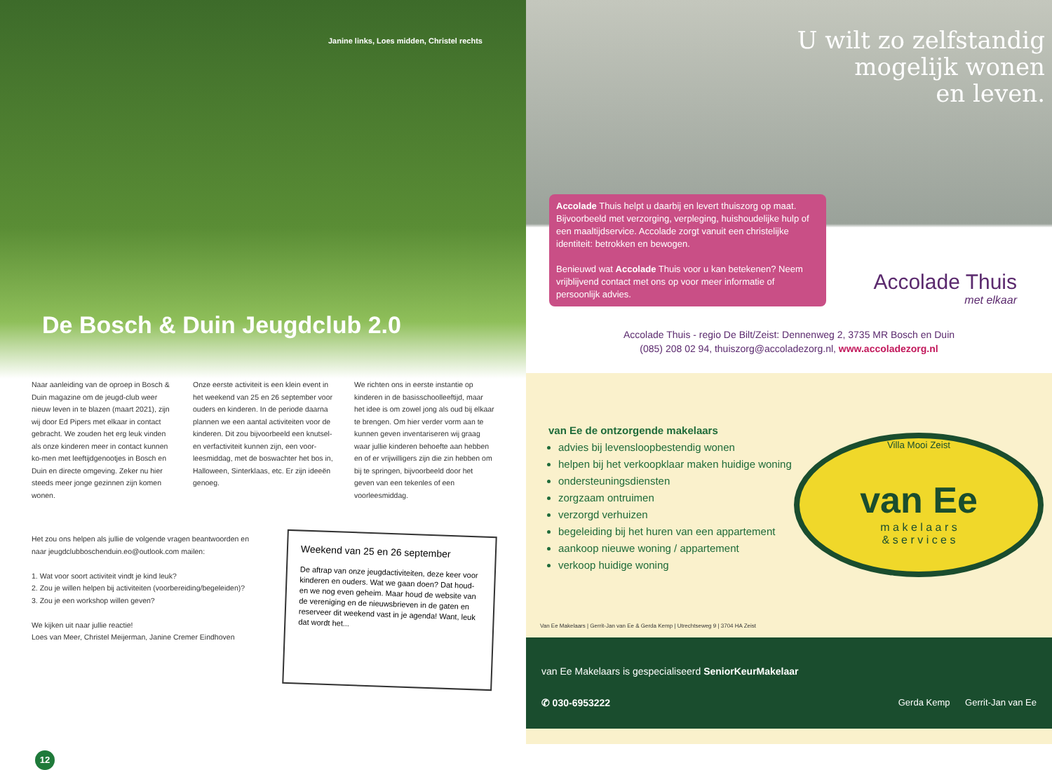Janine links, Loes midden, Christel rechts
De Bosch & Duin Jeugdclub 2.0
Naar aanleiding van de oproep in Bosch & Duin magazine om de jeugd-club weer nieuw leven in te blazen (maart 2021), zijn wij door Ed Pipers met elkaar in contact gebracht. We zouden het erg leuk vinden als onze kinderen meer in contact kunnen ko-men met leeftijdgenootjes in Bosch en Duin en directe omgeving. Zeker nu hier steeds meer jonge gezinnen zijn komen wonen.
Onze eerste activiteit is een klein event in het weekend van 25 en 26 september voor ouders en kinderen. In de periode daarna plannen we een aantal activiteiten voor de kinderen. Dit zou bijvoorbeeld een knutsel- en verfactiviteit kunnen zijn, een voor-leesmiddag, met de boswachter het bos in, Halloween, Sinterklaas, etc. Er zijn ideeën genoeg.
We richten ons in eerste instantie op kinderen in de basisschoolleeftijd, maar het idee is om zowel jong als oud bij elkaar te brengen. Om hier verder vorm aan te kunnen geven inventariseren wij graag waar jullie kinderen behoefte aan hebben en of er vrijwilligers zijn die zin hebben om bij te springen, bijvoorbeeld door het geven van een tekenles of een voorleesmiddag.
Het zou ons helpen als jullie de volgende vragen beantwoorden en naar jeugdclubboschenduin.eo@outlook.com mailen:
1. Wat voor soort activiteit vindt je kind leuk?
2. Zou je willen helpen bij activiteiten (voorbereiding/begeleiden)?
3. Zou je een workshop willen geven?
We kijken uit naar jullie reactie!
Loes van Meer, Christel Meijerman, Janine Cremer Eindhoven
Weekend van 25 en 26 september
De aftrap van onze jeugdactiviteiten, deze keer voor kinderen en ouders. Wat we gaan doen? Dat houd-en we nog even geheim. Maar houd de website van de vereniging en de nieuwsbrieven in de gaten en reserveer dit weekend vast in je agenda! Want, leuk dat wordt het...
12
U wilt zo zelfstandig
mogelijk wonen
en leven.
Accolade Thuis helpt u daarbij en levert thuiszorg op maat. Bijvoorbeeld met verzorging, verpleging, huishoudelijke hulp of een maaltijdservice. Accolade zorgt vanuit een christelijke identiteit: betrokken en bewogen.
Benieuwd wat Accolade Thuis voor u kan betekenen? Neem vrijblijvend contact met ons op voor meer informatie of persoonlijk advies.
Accolade Thuis
met elkaar
Accolade Thuis - regio De Bilt/Zeist: Dennenweg 2, 3735 MR Bosch en Duin
(085) 208 02 94, thuiszorg@accoladezorg.nl, www.accoladezorg.nl
van Ee de ontzorgende makelaars
advies bij levensloopbestendig wonen
helpen bij het verkoopklaar maken huidige woning
ondersteuningsdiensten
zorgzaam ontruimen
verzorgd verhuizen
begeleiding bij het huren van een appartement
aankoop nieuwe woning / appartement
verkoop huidige woning
Villa Mooi Zeist
van Ee
m a k e l a a r s
& s e r v i c e s
Van Ee Makelaars | Gerrit-Jan van Ee & Gerda Kemp | Utrechtseweg 9 | 3704 HA Zeist
van Ee Makelaars is gespecialiseerd SeniorKeurMakelaar
✆ 030-6953222
Gerda Kemp Gerrit-Jan van Ee